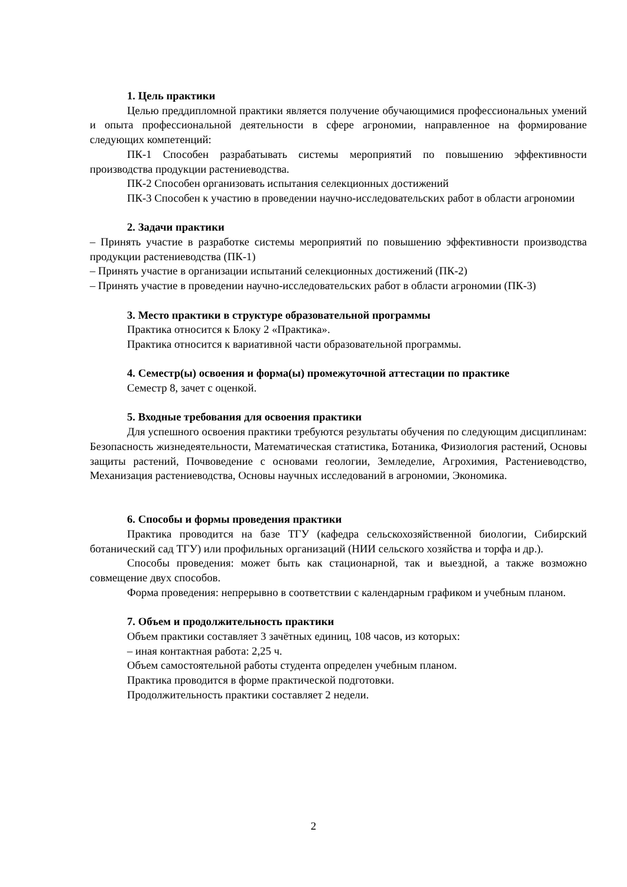1. Цель практики
Целью преддипломной практики является получение обучающимися профессиональных умений и опыта профессиональной деятельности в сфере агрономии, направленное на формирование следующих компетенций:
ПК-1 Способен разрабатывать системы мероприятий по повышению эффективности производства продукции растениеводства.
ПК-2 Способен организовать испытания селекционных достижений
ПК-3 Способен к участию в проведении научно-исследовательских работ в области агрономии
2. Задачи практики
– Принять участие в разработке системы мероприятий по повышению эффективности производства продукции растениеводства (ПК-1)
– Принять участие в организации испытаний селекционных достижений (ПК-2)
– Принять участие в проведении научно-исследовательских работ в области агрономии (ПК-3)
3. Место практики в структуре образовательной программы
Практика относится к Блоку 2 «Практика».
Практика относится к вариативной части образовательной программы.
4. Семестр(ы) освоения и форма(ы) промежуточной аттестации по практике
Семестр 8, зачет с оценкой.
5. Входные требования для освоения практики
Для успешного освоения практики требуются результаты обучения по следующим дисциплинам: Безопасность жизнедеятельности, Математическая статистика, Ботаника, Физиология растений, Основы защиты растений, Почвоведение с основами геологии, Земледелие, Агрохимия, Растениеводство, Механизация растениеводства, Основы научных исследований в агрономии, Экономика.
6. Способы и формы проведения практики
Практика проводится на базе ТГУ (кафедра сельскохозяйственной биологии, Сибирский ботанический сад ТГУ) или профильных организаций (НИИ сельского хозяйства и торфа и др.).
Способы проведения: может быть как стационарной, так и выездной, а также возможно совмещение двух способов.
Форма проведения: непрерывно в соответствии с календарным графиком и учебным планом.
7. Объем и продолжительность практики
Объем практики составляет 3 зачётных единиц, 108 часов, из которых:
– иная контактная работа: 2,25 ч.
Объем самостоятельной работы студента определен учебным планом.
Практика проводится в форме практической подготовки.
Продолжительность практики составляет 2 недели.
2